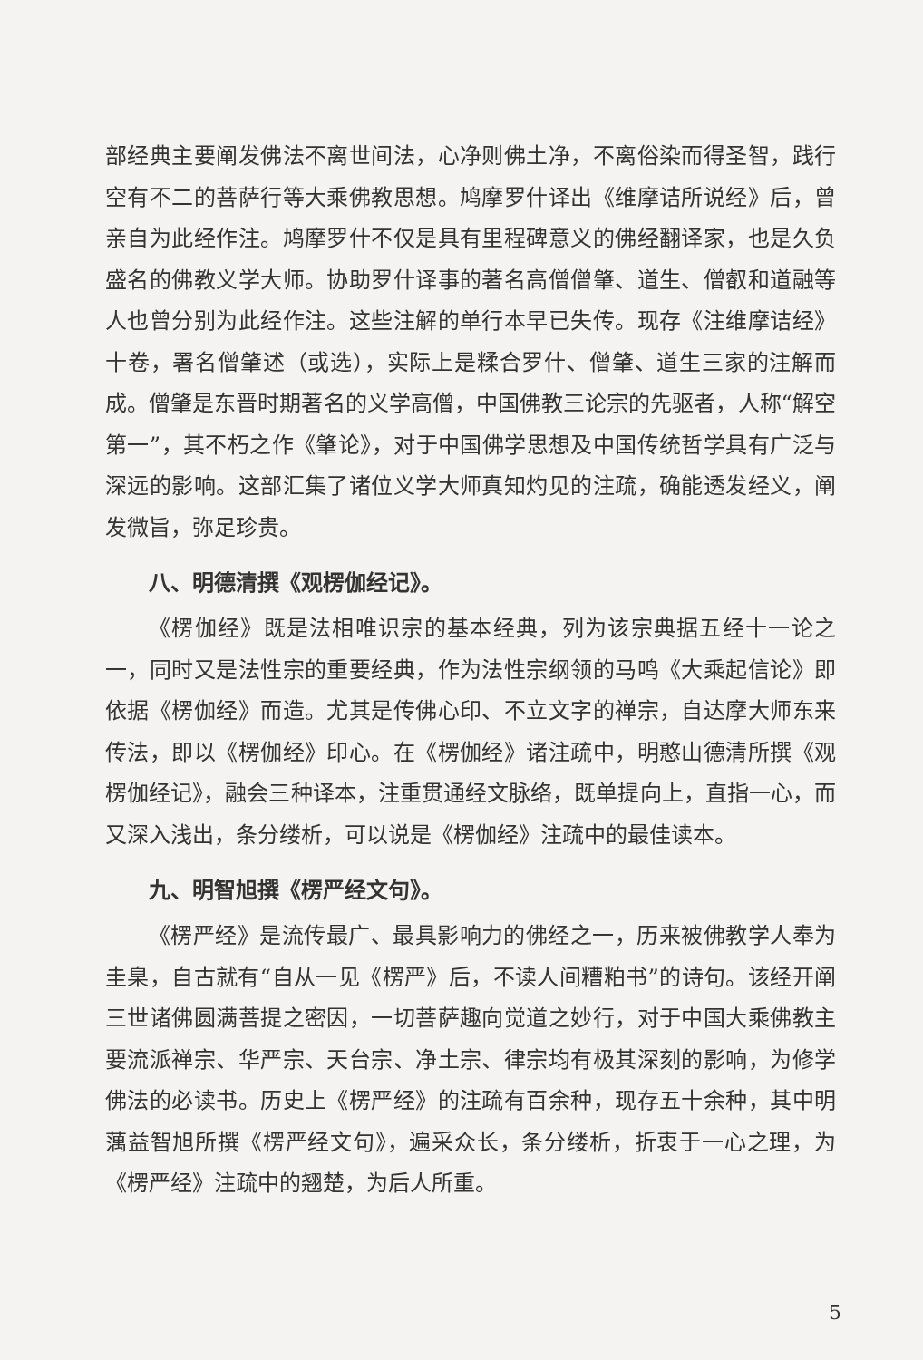部经典主要阐发佛法不离世间法，心净则佛土净，不离俗染而得圣智，践行空有不二的菩萨行等大乘佛教思想。鸠摩罗什译出《维摩诘所说经》后，曾亲自为此经作注。鸠摩罗什不仅是具有里程碑意义的佛经翻译家，也是久负盛名的佛教义学大师。协助罗什译事的著名高僧僧肇、道生、僧叡和道融等人也曾分别为此经作注。这些注解的单行本早已失传。现存《注维摩诘经》十卷，署名僧肇述（或选），实际上是糅合罗什、僧肇、道生三家的注解而成。僧肇是东晋时期著名的义学高僧，中国佛教三论宗的先驱者，人称“解空第一”，其不朽之作《肇论》，对于中国佛学思想及中国传统哲学具有广泛与深远的影响。这部汇集了诸位义学大师真知灼见的注疏，确能透发经义，阐发微旨，弥足珍贵。
八、明德清撰《观楞伽经记》。
《楞伽经》既是法相唯识宗的基本经典，列为该宗典据五经十一论之一，同时又是法性宗的重要经典，作为法性宗纲领的马鸣《大乘起信论》即依据《楞伽经》而造。尤其是传佛心印、不立文字的禅宗，自达摩大师东来传法，即以《楞伽经》印心。在《楞伽经》诸注疏中，明憨山德清所撰《观楞伽经记》，融会三种译本，注重贯通经文脉络，既单提向上，直指一心，而又深入浅出，条分缕析，可以说是《楞伽经》注疏中的最佳读本。
九、明智旭撰《楞严经文句》。
《楞严经》是流传最广、最具影响力的佛经之一，历来被佛教学人奉为圭臬，自古就有“自从一见《楞严》后，不读人间糟粕书”的诗句。该经开阐三世诸佛圆满菩提之密因，一切菩萨趣向觉道之妙行，对于中国大乘佛教主要流派禅宗、华严宗、天台宗、净土宗、律宗均有极其深刻的影响，为修学佛法的必读书。历史上《楞严经》的注疏有百余种，现存五十余种，其中明蕅益智旭所撰《楞严经文句》，遍采众长，条分缕析，折衷于一心之理，为《楞严经》注疏中的翘楚，为后人所重。
5